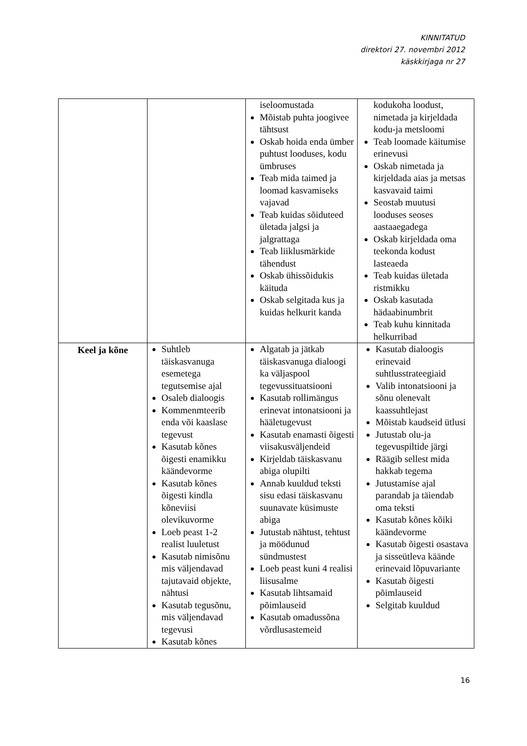KINNITATUD
direktori 27. novembri 2012
käskkirjaga nr 27
| | | iseloomustada Mõistab puhta joogivee tähtsust Oskab hoida enda ümber puhtust looduses, kodu ümbruses Teab mida taimed ja loomad kasvamiseks vajavad Teab kuidas sõiduteed ületada jalgsi ja jalgrattaga Teab liiklusmärkide tähendust Oskab ühissõidukis käituda Oskab selgitada kus ja kuidas helkurit kanda | kodukoha loodust, nimetada ja kirjeldada kodu-ja metsloomi Teab loomade käitumise erinevusi Oskab nimetada ja kirjeldada aias ja metsas kasvavaid taimi Seostab muutusi looduses seoses aastaaegadega Oskab kirjeldada oma teekonda kodust lasteaeda Teab kuidas ületada ristmikku Oskab kasutada hädaabinumbrit Teab kuhu kinnitada helkurribad |
| Keel ja kõne | Suhtleb täiskasvanuga esemetega tegutsemise ajal Osaleb dialoogis Kommenmteerib enda või kaaslase tegevust Kasutab kõnes õigesti enamikku käändevorme Kasutab kõnes õigesti kindla kõneviisi olevikuvorme Loeb peast 1-2 realist luuletust Kasutab nimisõnu mis väljendavad tajutavaid objekte, nähtusi Kasutab tegusõnu, mis väljendavad tegevusi Kasutab kõnes | Algatab ja jätkab täiskasvanuga dialoogi ka väljaspool tegevussituatsiooni Kasutab rollimängus erinevat intonatsiooni ja hääletugevust Kasutab enamasti õigesti viisakusväljendeid Kirjeldab täiskasvanu abiga olupilti Annab kuuldud teksti sisu edasi täiskasvanu suunavate küsimuste abiga Jutustab nähtust, tehtust ja möödunud sündmustest Loeb peast kuni 4 realisi liisusalme Kasutab lihtsamaid põimlauseid Kasutab omadussõna võrdlusastemeid | Kasutab dialoogis erinevaid suhtlusstrateegiaid Valib intonatsiooni ja sõnu olenevalt kaassuhtlejast Mõistab kaudseid ütlusi Jutustab olu-ja tegevuspiltide järgi Räägib sellest mida hakkab tegema Jutustamise ajal parandab ja täiendab oma teksti Kasutab kõnes kõiki käändevorme Kasutab õigesti osastava ja sisseütleva käände erinevaid lõpuvariante Kasutab õigesti põimlauseid Selgitab kuuldud |
16